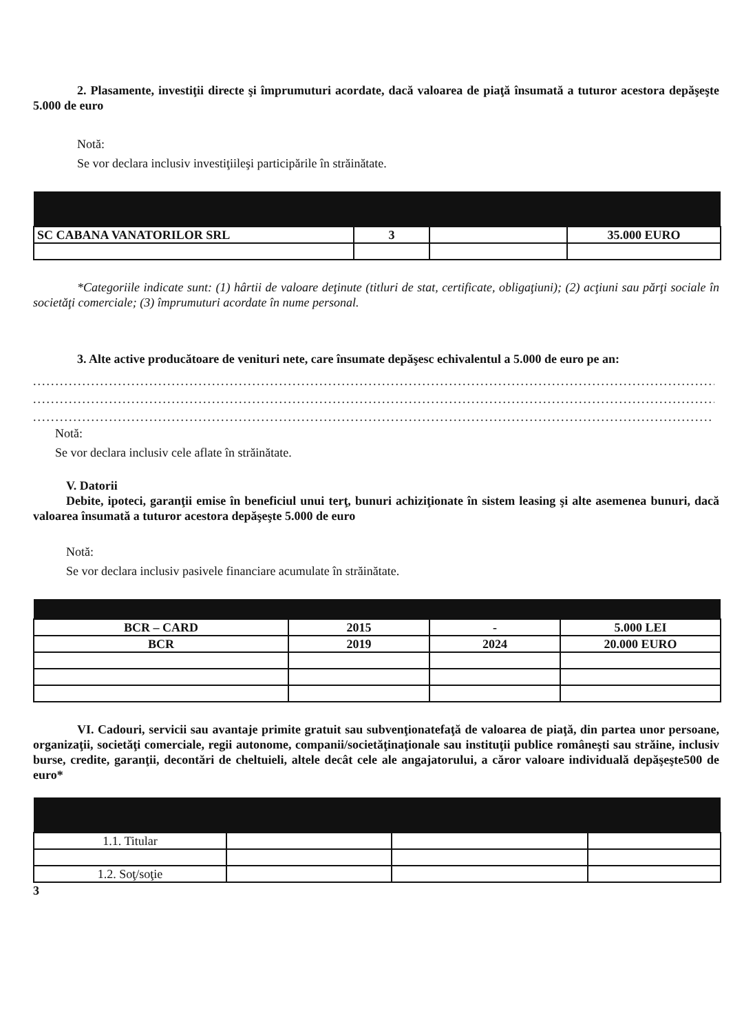2. Plasamente, investiţii directe şi împrumuturi acordate, dacă valoarea de piaţă însumată a tuturor acestora depăşeşte 5.000 de euro
Notă:
Se vor declara inclusiv investiţiileşi participările în străinătate.
| SC CABANA VANATORILOR SRL | 3 | | 35.000 EURO |
*Categoriile indicate sunt: (1) hârtii de valoare deţinute (titluri de stat, certificate, obligaţiuni); (2) acţiuni sau părţi sociale în societăţi comerciale; (3) împrumuturi acordate în nume personal.
3. Alte active producătoare de venituri nete, care însumate depăşesc echivalentul a 5.000 de euro pe an:
..........................................................................................................................................................
..........................................................................................................................................................
........................................................................................................................................................
Notă:
Se vor declara inclusiv cele aflate în străinătate.
V. Datorii
Debite, ipoteci, garanţii emise în beneficiul unui terţ, bunuri achiziţionate în sistem leasing şi alte asemenea bunuri, dacă valoarea însumată a tuturor acestora depăşeşte 5.000 de euro
Notă:
Se vor declara inclusiv pasivele financiare acumulate în străinătate.
| BCR – CARD | 2015 | - | 5.000 LEI |
| BCR | 2019 | 2024 | 20.000 EURO |
VI. Cadouri, servicii sau avantaje primite gratuit sau subvenţionatefaţă de valoarea de piaţă, din partea unor persoane, organizaţii, societăţi comerciale, regii autonome, companii/societăţinaţionale sau instituţii publice româneşti sau străine, inclusiv burse, credite, garanţii, decontări de cheltuieli, altele decât cele ale angajatorului, a căror valoare individuală depăşeşte500 de euro*
| 1.1. Titular | | | |
| 1.2. Soţ/soţie | | | |
3